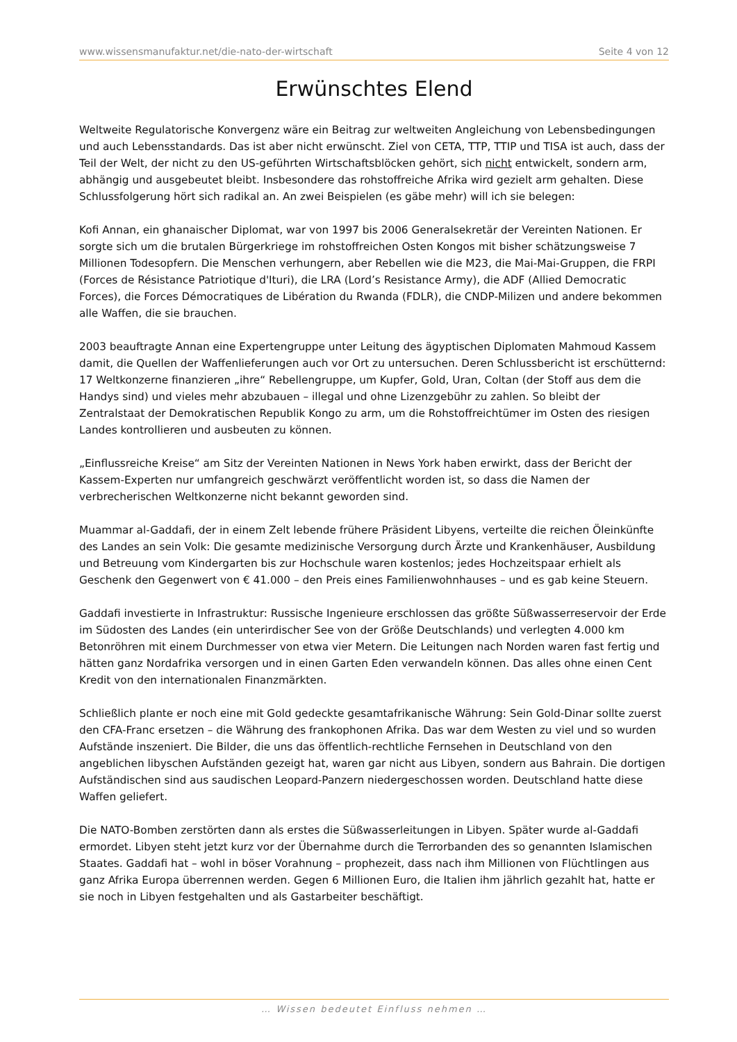www.wissensmanufaktur.net/die-nato-der-wirtschaft Seite 4 von 12
Erwünschtes Elend
Weltweite Regulatorische Konvergenz wäre ein Beitrag zur weltweiten Angleichung von Lebensbedingungen und auch Lebensstandards. Das ist aber nicht erwünscht. Ziel von CETA, TTP, TTIP und TISA ist auch, dass der Teil der Welt, der nicht zu den US-geführten Wirtschaftsblöcken gehört, sich nicht entwickelt, sondern arm, abhängig und ausgebeutet bleibt. Insbesondere das rohstoffreiche Afrika wird gezielt arm gehalten. Diese Schlussfolgerung hört sich radikal an. An zwei Beispielen (es gäbe mehr) will ich sie belegen:
Kofi Annan, ein ghanaischer Diplomat, war von 1997 bis 2006 Generalsekretär der Vereinten Nationen. Er sorgte sich um die brutalen Bürgerkriege im rohstoffreichen Osten Kongos mit bisher schätzungsweise 7 Millionen Todesopfern. Die Menschen verhungern, aber Rebellen wie die M23, die Mai-Mai-Gruppen, die FRPI (Forces de Résistance Patriotique d'Ituri), die LRA (Lord’s Resistance Army), die ADF (Allied Democratic Forces), die Forces Démocratiques de Libération du Rwanda (FDLR), die CNDP-Milizen und andere bekommen alle Waffen, die sie brauchen.
2003 beauftragte Annan eine Expertengruppe unter Leitung des ägyptischen Diplomaten Mahmoud Kassem damit, die Quellen der Waffenlieferungen auch vor Ort zu untersuchen. Deren Schlussbericht ist erschütternd: 17 Weltkonzerne finanzieren „ihre“ Rebellengruppe, um Kupfer, Gold, Uran, Coltan (der Stoff aus dem die Handys sind) und vieles mehr abzubauen – illegal und ohne Lizenzgebühr zu zahlen. So bleibt der Zentralstaat der Demokratischen Republik Kongo zu arm, um die Rohstoffreichtümer im Osten des riesigen Landes kontrollieren und ausbeuten zu können.
„Einflussreiche Kreise“ am Sitz der Vereinten Nationen in News York haben erwirkt, dass der Bericht der Kassem-Experten nur umfangreich geschwärzt veröffentlicht worden ist, so dass die Namen der verbrecherischen Weltkonzerne nicht bekannt geworden sind.
Muammar al-Gaddafi, der in einem Zelt lebende frühere Präsident Libyens, verteilte die reichen Öleinkünfte des Landes an sein Volk: Die gesamte medizinische Versorgung durch Ärzte und Krankenhäuser, Ausbildung und Betreuung vom Kindergarten bis zur Hochschule waren kostenlos; jedes Hochzeitspaar erhielt als Geschenk den Gegenwert von € 41.000 – den Preis eines Familienwohnhauses – und es gab keine Steuern.
Gaddafi investierte in Infrastruktur: Russische Ingenieure erschlossen das größte Süßwasserreservoir der Erde im Südosten des Landes (ein unterirdischer See von der Größe Deutschlands) und verlegten 4.000 km Betonröhren mit einem Durchmesser von etwa vier Metern. Die Leitungen nach Norden waren fast fertig und hätten ganz Nordafrika versorgen und in einen Garten Eden verwandeln können. Das alles ohne einen Cent Kredit von den internationalen Finanzmärkten.
Schließlich plante er noch eine mit Gold gedeckte gesamtafrikanische Währung: Sein Gold-Dinar sollte zuerst den CFA-Franc ersetzen – die Währung des frankophonen Afrika. Das war dem Westen zu viel und so wurden Aufstände inszeniert. Die Bilder, die uns das öffentlich-rechtliche Fernsehen in Deutschland von den angeblichen libyschen Aufständen gezeigt hat, waren gar nicht aus Libyen, sondern aus Bahrain. Die dortigen Aufständischen sind aus saudischen Leopard-Panzern niedergeschossen worden. Deutschland hatte diese Waffen geliefert.
Die NATO-Bomben zerstörten dann als erstes die Süßwasserleitungen in Libyen. Später wurde al-Gaddafi ermordet. Libyen steht jetzt kurz vor der Übernahme durch die Terrorbanden des so genannten Islamischen Staates. Gaddafi hat – wohl in böser Vorahnung – prophezeit, dass nach ihm Millionen von Flüchtlingen aus ganz Afrika Europa überrennen werden. Gegen 6 Millionen Euro, die Italien ihm jährlich gezahlt hat, hatte er sie noch in Libyen festgehalten und als Gastarbeiter beschäftigt.
… Wissen bedeutet Einfluss nehmen …